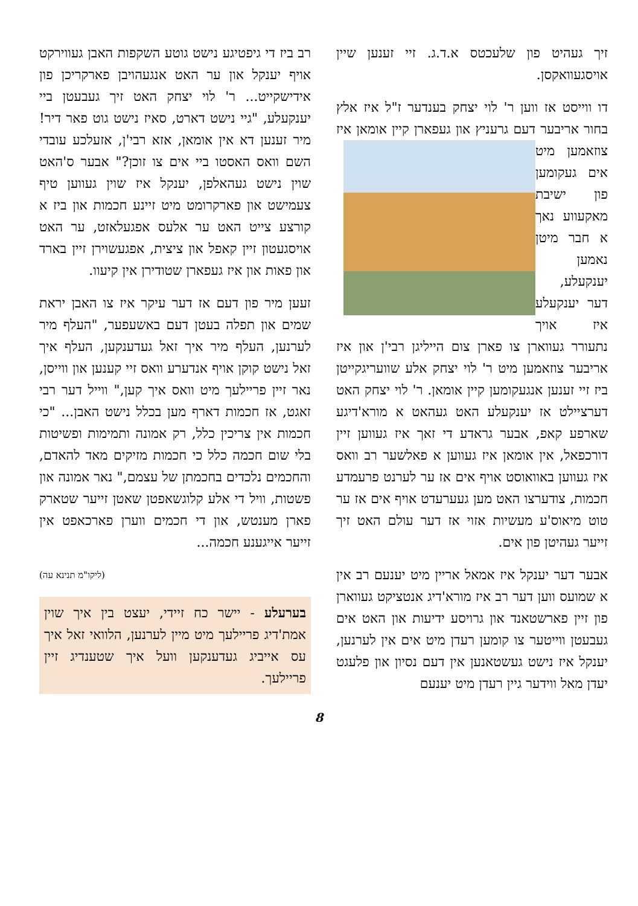זיך געהיט פון שלעכטס א.ד.ג. זיי זענען שיין אויסגעוואקסן.
דו ווייסט אז ווען ר' לוי יצחק בענדער ז"ל איז אלץ בחור אריבער דעם גרעניץ און געפארן קיין אומאן איז צוזאמען מיט אים געקומען פון ישיבת מאקעווע נאך א חבר מיטן נאמען יענקעלע, דער יענקעלע איז אויך נתעורר געווארן צו פארן צום הייליגן רבי'ן און איז אריבער צוזאמען מיט ר' לוי יצחק אלע שוועריגקייטן ביז זיי זענען אנגעקומען קיין אומאן. ר' לוי יצחק האט דערציילט אז יענקעלע האט געהאט א מורא'דיגע שארפע קאפ, אבער גראדע די זאך איז געווען זיין דורכפאל, אין אומאן איז געווען א פאלשער רב וואס איז געווען באוואוסט אויף אים אז ער לערנט פרעמדע חכמות, צודערצו האט מען געערעדט אויף אים אז ער טוט מיאוס'ע מעשיות אזוי אז דער עולם האט זיך זייער געהיטן פון אים.
אבער דער יענקל איז אמאל אריין מיט יענעם רב אין א שמועס ווען דער רב איז מורא'דיג אנטציקט געווארן פון זיין פארשטאנד און גרויסע ידיעות און האט אים געבעטן ווייטער צו קומען רעדן מיט אים אין לערנען, יענקל איז נישט געשטאנען אין דעם נסיון און פלעגט יעדן מאל ווידער גיין רעדן מיט יענעם
רב ביז די גיפטיגע נישט גוטע השקפות האבן געווירקט אויף יענקל און ער האט אנגעהויבן פארקריכן פון אידישקייט... ר' לוי יצחק האט זיך געבעטן ביי יענקעלע, "גיי נישט דארט, סאיז נישט גוט פאר דיר! מיר זענען דא אין אומאן, אזא רבי'ן, אזעלכע עובדי השם וואס האסטו ביי אים צו זוכן?" אבער ס'האט שוין נישט געהאלפן, יענקל איז שוין געווען טיף צעמישט און פארקרומט מיט זיינע חכמות און ביז א קורצע צייט האט ער אלעס אפגעלאזט, ער האט אויסגעטון זיין קאפל און ציצית, אפגעשוירן זיין בארד און פאות און איז געפארן שטודירן אין קיעוו.
זעען מיר פון דעם אז דער עיקר איז צו האבן יראת שמים און תפלה בעטן דעם באשעפער, "העלף מיר לערנען, העלף מיר איך זאל געדענקען, העלף איך זאל נישט קוקן אויף אנדערע וואס זיי קענען און ווייסן, נאר זיין פריילעך מיט וואס איך קען," ווייל דער רבי זאגט, אז חכמות דארף מען בכלל נישט האבן... "כי חכמות אין צריכין כלל, רק אמונה ותמימות ופשיטות בלי שום חכמה כלל כי חכמות מזיקים מאד להאדם, והחכמים נלכדים בחכמתן של עצמם," נאר אמונה און פשטות, וויל די אלע קלוגשאפטן שאטן זייער שטארק פארן מענטש, און די חכמים ווערן פארכאפט אין זייער אייגענע חכמה...
(ליקו"מ תנינא עה)
בערעלע - יישר כח זיידי, יעצט בין איך שוין אמת'דיג פריילעך מיט מיין לערנען, הלוואי זאל איך עס אייביג געדענקען וועל איך שטענדיג זיין פריילעך.
8